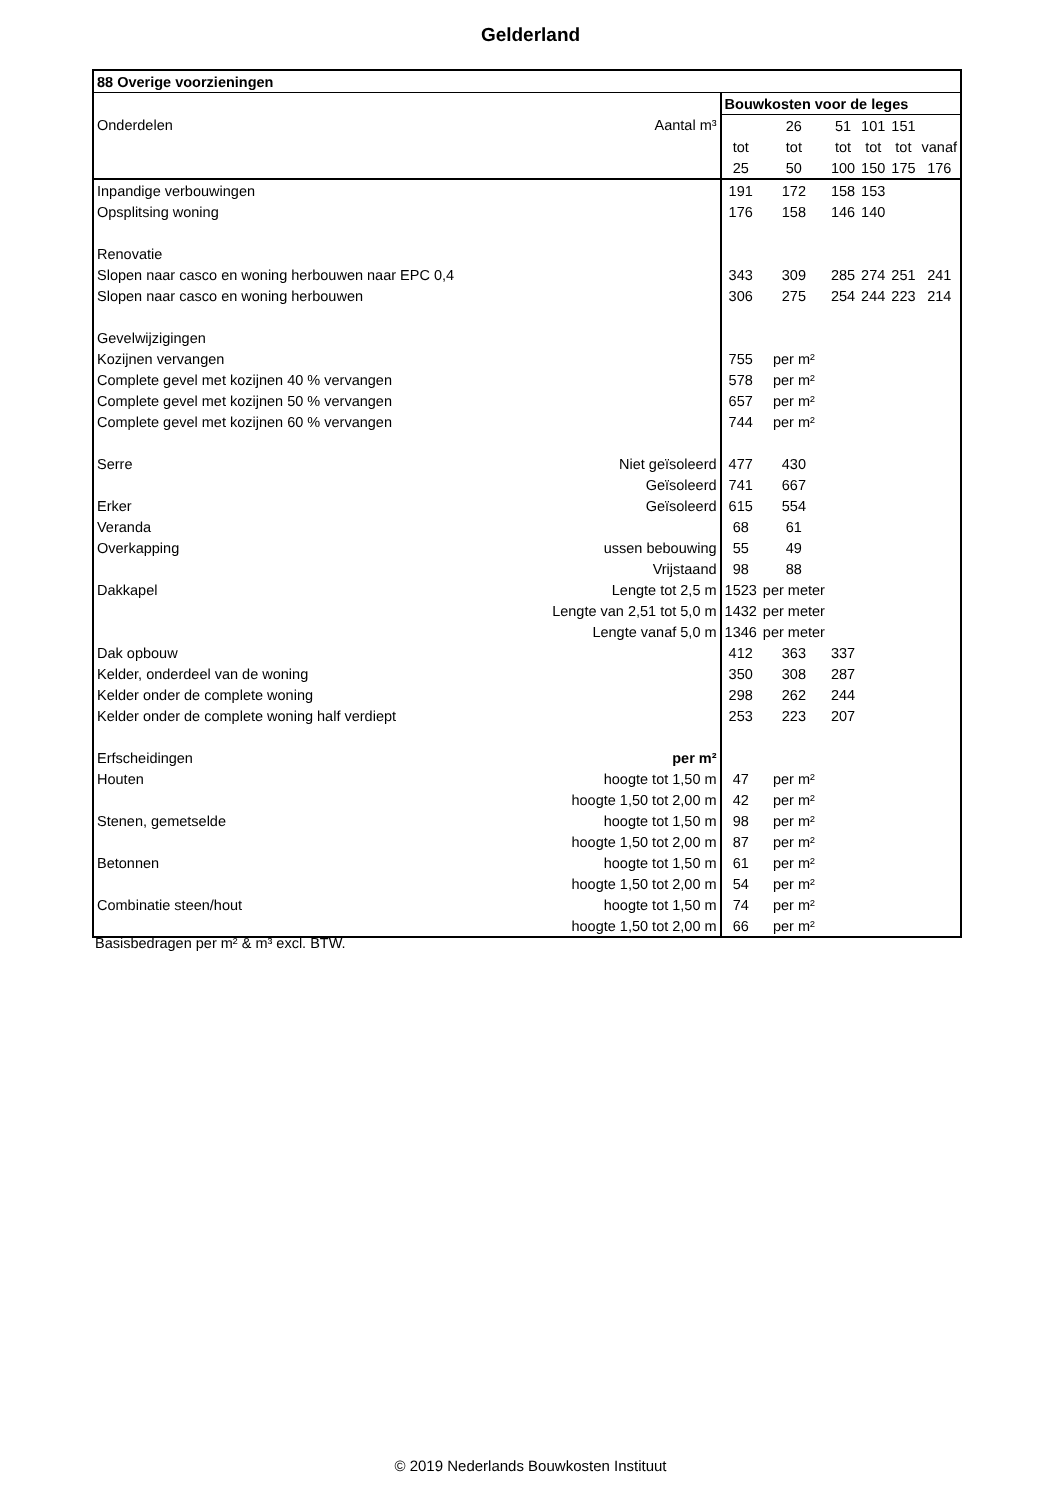Gelderland
| 88 Overige voorzieningen | | | | | | | |
| --- | --- | --- | --- | --- | --- | --- | --- |
| | | Bouwkosten voor de leges | | | | | |
| Onderdelen | Aantal m³ | | 26 | 51 | 101 | 151 | |
| | | tot | tot | tot | tot | tot | vanaf |
| | | 25 | 50 | 100 | 150 | 175 | 176 |
| Inpandige verbouwingen | | 191 | 172 | 158 | 153 | | |
| Opsplitsing woning | | 176 | 158 | 146 | 140 | | |
| Renovatie | | | | | | | |
| Slopen naar casco en woning herbouwen naar EPC 0,4 | | 343 | 309 | 285 | 274 | 251 | 241 |
| Slopen naar casco en woning herbouwen | | 306 | 275 | 254 | 244 | 223 | 214 |
| Gevelwijzigingen | | | | | | | |
| Kozijnen vervangen | | 755 | per m² | | | | |
| Complete gevel met kozijnen 40 % vervangen | | 578 | per m² | | | | |
| Complete gevel met kozijnen 50 % vervangen | | 657 | per m² | | | | |
| Complete gevel met kozijnen 60 % vervangen | | 744 | per m² | | | | |
| Serre | Niet geïsoleerd | 477 | 430 | | | | |
| | Geïsoleerd | 741 | 667 | | | | |
| Erker | Geïsoleerd | 615 | 554 | | | | |
| Veranda | | 68 | 61 | | | | |
| Overkapping | ussen bebouwing | 55 | 49 | | | | |
| | Vrijstaand | 98 | 88 | | | | |
| Dakkapel | Lengte tot 2,5 m | 1523 | per meter | | | | |
| Lengte van 2,51 tot 5,0 m | | 1432 | per meter | | | | |
| | Lengte vanaf 5,0 m | 1346 | per meter | | | | |
| Dak opbouw | | 412 | 363 | 337 | | | |
| Kelder, onderdeel van de woning | | 350 | 308 | 287 | | | |
| Kelder onder de complete woning | | 298 | 262 | 244 | | | |
| Kelder onder de complete woning half verdiept | | 253 | 223 | 207 | | | |
| Erfscheidingen | per m² | | | | | | |
| Houten | hoogte tot 1,50 m | 47 | per m² | | | | |
| | hoogte 1,50 tot 2,00 m | 42 | per m² | | | | |
| Stenen, gemetselde | hoogte tot 1,50 m | 98 | per m² | | | | |
| | hoogte 1,50 tot 2,00 m | 87 | per m² | | | | |
| Betonnen | hoogte tot 1,50 m | 61 | per m² | | | | |
| | hoogte 1,50 tot 2,00 m | 54 | per m² | | | | |
| Combinatie steen/hout | hoogte tot 1,50 m | 74 | per m² | | | | |
| | hoogte 1,50 tot 2,00 m | 66 | per m² | | | | |
Basisbedragen per m² & m³ excl. BTW.
© 2019 Nederlands Bouwkosten Instituut